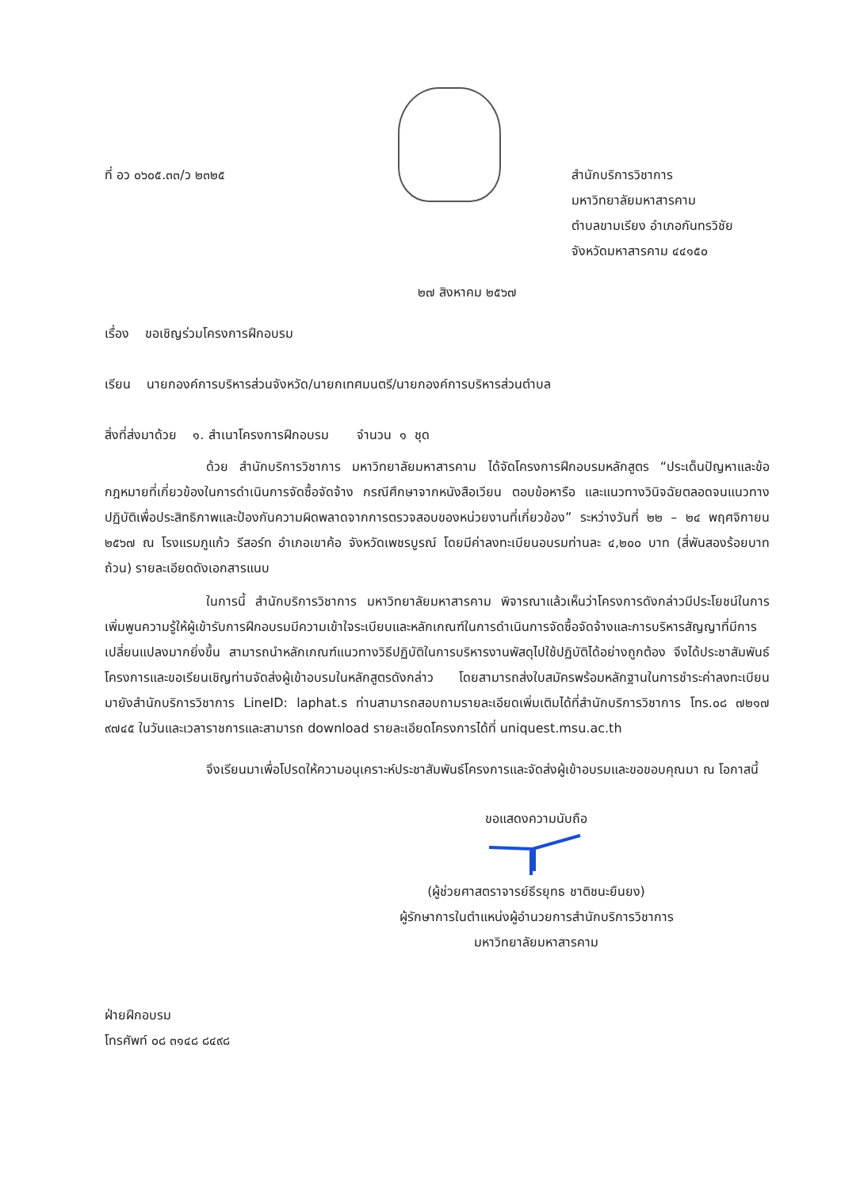ที่ อว ๐๖๐๕.๓๓/ว ๒๓๒๕ สำนักบริการวิชาการ
มหาวิทยาลัยมหาสารคาม
ตำบลขามเรียง อำเภอกันทรวิชัย
จังหวัดมหาสารคาม ๔๔๑๕๐
๒๗ สิงหาคม ๒๕๖๗
เรื่อง ขอเชิญร่วมโครงการฝึกอบรม
เรียน นายกองค์การบริหารส่วนจังหวัด/นายกเทศมนตรี/นายกองค์การบริหารส่วนตำบล
สิ่งที่ส่งมาด้วย ๑. สำเนาโครงการฝึกอบรม จำนวน ๑ ชุด
ด้วย สำนักบริการวิชาการ มหาวิทยาลัยมหาสารคาม ได้จัดโครงการฝึกอบรมหลักสูตร “ประเด็นปัญหาและข้อกฎหมายที่เกี่ยวข้องในการดำเนินการจัดซื้อจัดจ้าง กรณีศึกษาจากหนังสือเวียน ตอบข้อหารือ และแนวทางวินิจฉัยตลอดจนแนวทางปฏิบัติเพื่อประสิทธิภาพและป้องกันความผิดพลาดจากการตรวจสอบของหน่วยงานที่เกี่ยวข้อง” ระหว่างวันที่ ๒๒ – ๒๔ พฤศจิกายน ๒๕๖๗ ณ โรงแรมภูแก้ว รีสอร์ท อำเภอเขาค้อ จังหวัดเพชรบูรณ์ โดยมีค่าลงทะเบียนอบรมท่านละ ๔,๒๐๐ บาท (สี่พันสองร้อยบาทถ้วน) รายละเอียดดังเอกสารแนบ
ในการนี้ สำนักบริการวิชาการ มหาวิทยาลัยมหาสารคาม พิจารณาแล้วเห็นว่าโครงการดังกล่าวมีประโยชน์ในการเพิ่มพูนความรู้ให้ผู้เข้ารับการฝึกอบรมมีความเข้าใจระเบียบและหลักเกณฑ์ในการดำเนินการจัดซื้อจัดจ้างและการบริหารสัญญาที่มีการเปลี่ยนแปลงมากยิ่งขึ้น สามารถนำหลักเกณฑ์แนวทางวิธีปฏิบัติในการบริหารงานพัสดุไปใช้ปฏิบัติได้อย่างถูกต้อง จึงได้ประชาสัมพันธ์โครงการและขอเรียนเชิญท่านจัดส่งผู้เข้าอบรมในหลักสูตรดังกล่าว โดยสามารถส่งใบสมัครพร้อมหลักฐานในการชำระค่าลงทะเบียนมายังสำนักบริการวิชาการ LineID: laphat.s ท่านสามารถสอบถามรายละเอียดเพิ่มเติมได้ที่สำนักบริการวิชาการ โทร.๐๘ ๗๒๑๗ ๙๗๔๕ ในวันและเวลาราชการและสามารถ download รายละเอียดโครงการได้ที่ uniquest.msu.ac.th
จึงเรียนมาเพื่อโปรดให้ความอนุเคราะห์ประชาสัมพันธ์โครงการและจัดส่งผู้เข้าอบรมและขอขอบคุณมา ณ โอกาสนี้
ขอแสดงความนับถือ
(ผู้ช่วยศาสตราจารย์ธีรยุทธ ชาติชนะยืนยง)
ผู้รักษาการในตำแหน่งผู้อำนวยการสำนักบริการวิชาการ
มหาวิทยาลัยมหาสารคาม
ฝ่ายฝึกอบรม
โทรศัพท์ ๐๘ ๓๑๔๘ ๘๔๙๘